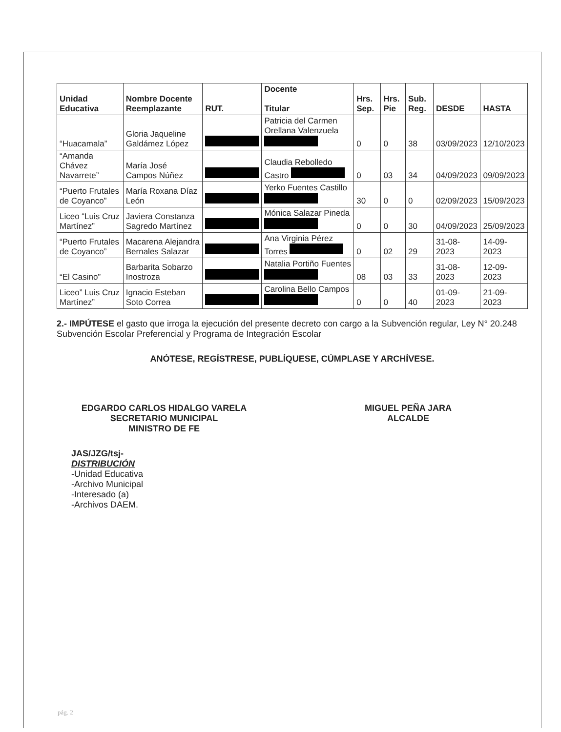| Unidad Educativa | Nombre Docente Reemplazante | RUT. | Docente Titular | Hrs. Sep. | Hrs. Pie | Sub. Reg. | DESDE | HASTA |
| --- | --- | --- | --- | --- | --- | --- | --- | --- |
| “Huacamala” | Gloria Jaqueline Galdámez López | | Patricia del Carmen Orellana Valenzuela | 0 | 0 | 38 | 03/09/2023 | 12/10/2023 |
| “Amanda Chávez Navarrete” | María José Campos Núñez | | Claudia Rebolledo Castro | 0 | 03 | 34 | 04/09/2023 | 09/09/2023 |
| “Puerto Frutales de Coyanco” | María Roxana Díaz León | | Yerko Fuentes Castillo | 30 | 0 | 0 | 02/09/2023 | 15/09/2023 |
| Liceo “Luis Cruz Martínez” | Javiera Constanza Sagredo Martínez | | Mónica Salazar Pineda | 0 | 0 | 30 | 04/09/2023 | 25/09/2023 |
| “Puerto Frutales de Coyanco” | Macarena Alejandra Bernales Salazar | | Ana Virginia Pérez Torres | 0 | 02 | 29 | 31-08-2023 | 14-09-2023 |
| “El Casino” | Barbarita Sobarzo Inostroza | | Natalia Portiño Fuentes | 08 | 03 | 33 | 31-08-2023 | 12-09-2023 |
| Liceo” Luis Cruz Martínez” | Ignacio Esteban Soto Correa | | Carolina Bello Campos | 0 | 0 | 40 | 01-09-2023 | 21-09-2023 |
2.- IMPÚTESE el gasto que irroga la ejecución del presente decreto con cargo a la Subvención regular, Ley N° 20.248 Subvención Escolar Preferencial y Programa de Integración Escolar
ANÓTESE, REGÍSTRESE, PUBLÍQUESE, CÚMPLASE Y ARCHÍVESE.
EDGARDO CARLOS HIDALGO VARELA
SECRETARIO MUNICIPAL
MINISTRO DE FE
MIGUEL PEÑA JARA
ALCALDE
JAS/JZG/tsj-
DISTRIBUCIÓN
-Unidad Educativa
-Archivo Municipal
-Interesado (a)
-Archivos DAEM.
pág. 2